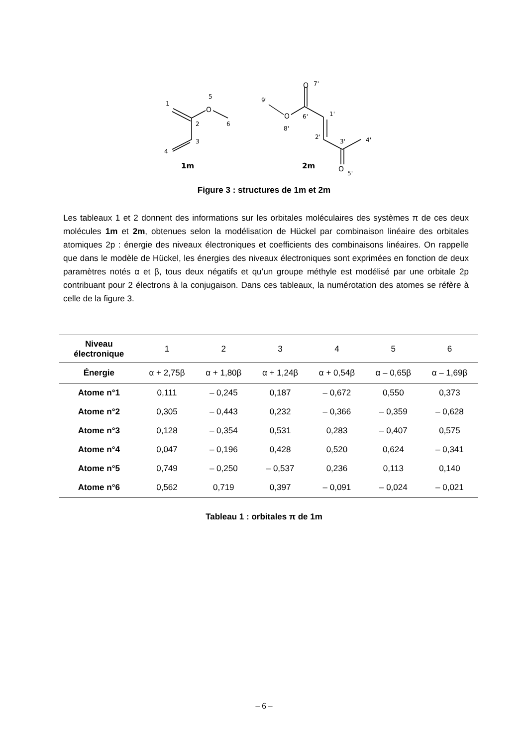1
5
O
2
6
3
4
1m
O
7'
9'
O
6'
1'
8'
2'
3'
4'
2m
O
5'
Figure 3 : structures de 1m et 2m
Les tableaux 1 et 2 donnent des informations sur les orbitales moléculaires des systèmes π de ces deux molécules 1m et 2m, obtenues selon la modélisation de Hückel par combinaison linéaire des orbitales atomiques 2p : énergie des niveaux électroniques et coefficients des combinaisons linéaires. On rappelle que dans le modèle de Hückel, les énergies des niveaux électroniques sont exprimées en fonction de deux paramètres notés α et β, tous deux négatifs et qu’un groupe méthyle est modélisé par une orbitale 2p contribuant pour 2 électrons à la conjugaison. Dans ces tableaux, la numérotation des atomes se réfère à celle de la figure 3.
| Niveau électronique | 1 | 2 | 3 | 4 | 5 | 6 |
| --- | --- | --- | --- | --- | --- | --- |
| Énergie | α + 2,75β | α + 1,80β | α + 1,24β | α + 0,54β | α – 0,65β | α – 1,69β |
| Atome n°1 | 0,111 | – 0,245 | 0,187 | – 0,672 | 0,550 | 0,373 |
| Atome n°2 | 0,305 | – 0,443 | 0,232 | – 0,366 | – 0,359 | – 0,628 |
| Atome n°3 | 0,128 | – 0,354 | 0,531 | 0,283 | – 0,407 | 0,575 |
| Atome n°4 | 0,047 | – 0,196 | 0,428 | 0,520 | 0,624 | – 0,341 |
| Atome n°5 | 0,749 | – 0,250 | – 0,537 | 0,236 | 0,113 | 0,140 |
| Atome n°6 | 0,562 | 0,719 | 0,397 | – 0,091 | – 0,024 | – 0,021 |
Tableau 1 : orbitales π de 1m
– 6 –